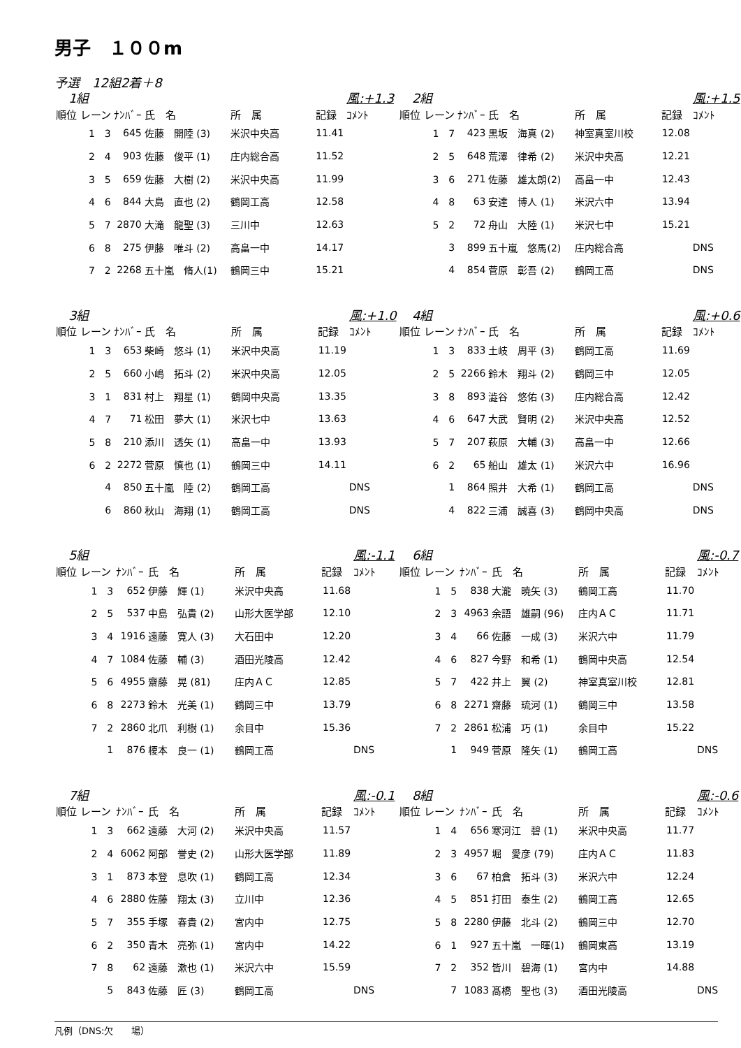男子　１００m
予選　12組2着＋8
| 1組 | | | | | 風:+1.3 | |
| 順位 レーン | ﾅﾝﾊﾞｰ | 氏 名 | 所 属 | 記録 | ｺﾒﾝﾄ | |
| 1 3 | 645 | 佐藤 開陸 (3) | 米沢中央高 | 11.41 | | |
| 2 4 | 903 | 佐藤 俊平 (1) | 庄内総合高 | 11.52 | | |
| 3 5 | 659 | 佐藤 大樹 (2) | 米沢中央高 | 11.99 | | |
| 4 6 | 844 | 大島 直也 (2) | 鶴岡工高 | 12.58 | | |
| 5 7 | 2870 | 大滝 龍聖 (3) | 三川中 | 12.63 | | |
| 6 8 | 275 | 伊藤 唯斗 (2) | 高畠一中 | 14.17 | | |
| 7 2 | 2268 | 五十嵐 脩人(1) | 鶴岡三中 | 15.21 | | |
| 2組 | | | | | 風:+1.5 |
| 順位 レーン | ﾅﾝﾊﾞｰ | 氏 名 | 所 属 | 記録 | ｺﾒﾝﾄ |
| 1 7 | 423 | 黒坂 海真 (2) | 神室真室川校 | 12.08 | |
| 2 5 | 648 | 荒澤 律希 (2) | 米沢中央高 | 12.21 | |
| 3 6 | 271 | 佐藤 雄太朗(2) | 高畠一中 | 12.43 | |
| 4 8 | 63 | 安達 博人 (1) | 米沢六中 | 13.94 | |
| 5 2 | 72 | 舟山 大陸 (1) | 米沢七中 | 15.21 | |
| 3 | 899 | 五十嵐 悠馬(2) | 庄内総合高 | | DNS |
| 4 | 854 | 菅原 彰吾 (2) | 鶴岡工高 | | DNS |
| 3組 | | | | | 風:+1.0 |
| 順位 レーン | ﾅﾝﾊﾞｰ | 氏 名 | 所 属 | 記録 | ｺﾒﾝﾄ |
| 1 3 | 653 | 柴崎 悠斗 (1) | 米沢中央高 | 11.19 | |
| 2 5 | 660 | 小嶋 拓斗 (2) | 米沢中央高 | 12.05 | |
| 3 1 | 831 | 村上 翔星 (1) | 鶴岡中央高 | 13.35 | |
| 4 7 | 71 | 松田 夢大 (1) | 米沢七中 | 13.63 | |
| 5 8 | 210 | 添川 透矢 (1) | 高畠一中 | 13.93 | |
| 6 2 | 2272 | 菅原 慎也 (1) | 鶴岡三中 | 14.11 | |
| 4 | 850 | 五十嵐 陸 (2) | 鶴岡工高 | | DNS |
| 6 | 860 | 秋山 海翔 (1) | 鶴岡工高 | | DNS |
| 4組 | | | | | 風:+0.6 |
| 順位 レーン | ﾅﾝﾊﾞｰ | 氏 名 | 所 属 | 記録 | ｺﾒﾝﾄ |
| 1 3 | 833 | 土岐 周平 (3) | 鶴岡工高 | 11.69 | |
| 2 5 | 2266 | 鈴木 翔斗 (2) | 鶴岡三中 | 12.05 | |
| 3 8 | 893 | 澁谷 悠佑 (3) | 庄内総合高 | 12.42 | |
| 4 6 | 647 | 大武 賢明 (2) | 米沢中央高 | 12.52 | |
| 5 7 | 207 | 萩原 大輔 (3) | 高畠一中 | 12.66 | |
| 6 2 | 65 | 船山 雄太 (1) | 米沢六中 | 16.96 | |
| 1 | 864 | 照井 大希 (1) | 鶴岡工高 | | DNS |
| 4 | 822 | 三浦 誠喜 (3) | 鶴岡中央高 | | DNS |
| 5組 | | | | | 風:-1.1 |
| 順位 レーン | ﾅﾝﾊﾞｰ | 氏 名 | 所 属 | 記録 | ｺﾒﾝﾄ |
| 1 3 | 652 | 伊藤 輝 (1) | 米沢中央高 | 11.68 | |
| 2 5 | 537 | 中島 弘貴 (2) | 山形大医学部 | 12.10 | |
| 3 4 | 1916 | 遠藤 寛人 (3) | 大石田中 | 12.20 | |
| 4 7 | 1084 | 佐藤 輔 (3) | 酒田光陵高 | 12.42 | |
| 5 6 | 4955 | 齋藤 晃 (81) | 庄内ＡＣ | 12.85 | |
| 6 8 | 2273 | 鈴木 光美 (1) | 鶴岡三中 | 13.79 | |
| 7 2 | 2860 | 北爪 利樹 (1) | 余目中 | 15.36 | |
| 1 | 876 | 榎本 良一 (1) | 鶴岡工高 | | DNS |
| 6組 | | | | | 風:-0.7 |
| 順位 レーン | ﾅﾝﾊﾞｰ | 氏 名 | 所 属 | 記録 | ｺﾒﾝﾄ |
| 1 5 | 838 | 大瀧 暁矢 (3) | 鶴岡工高 | 11.70 | |
| 2 3 | 4963 | 余語 雄嗣 (96) | 庄内ＡＣ | 11.71 | |
| 3 4 | 66 | 佐藤 一成 (3) | 米沢六中 | 11.79 | |
| 4 6 | 827 | 今野 和希 (1) | 鶴岡中央高 | 12.54 | |
| 5 7 | 422 | 井上 翼 (2) | 神室真室川校 | 12.81 | |
| 6 8 | 2271 | 齋藤 琉河 (1) | 鶴岡三中 | 13.58 | |
| 7 2 | 2861 | 松浦 巧 (1) | 余目中 | 15.22 | |
| 1 | 949 | 菅原 隆矢 (1) | 鶴岡工高 | | DNS |
| 7組 | | | | | 風:-0.1 |
| 順位 レーン | ﾅﾝﾊﾞｰ | 氏 名 | 所 属 | 記録 | ｺﾒﾝﾄ |
| 1 3 | 662 | 遠藤 大河 (2) | 米沢中央高 | 11.57 | |
| 2 4 | 6062 | 阿部 誉史 (2) | 山形大医学部 | 11.89 | |
| 3 1 | 873 | 本登 息吹 (1) | 鶴岡工高 | 12.34 | |
| 4 6 | 2880 | 佐藤 翔太 (3) | 立川中 | 12.36 | |
| 5 7 | 355 | 手塚 春貴 (2) | 宮内中 | 12.75 | |
| 6 2 | 350 | 青木 亮弥 (1) | 宮内中 | 14.22 | |
| 7 8 | 62 | 遠藤 漱也 (1) | 米沢六中 | 15.59 | |
| 5 | 843 | 佐藤 匠 (3) | 鶴岡工高 | | DNS |
| 8組 | | | | | 風:-0.6 |
| 順位 レーン | ﾅﾝﾊﾞｰ | 氏 名 | 所 属 | 記録 | ｺﾒﾝﾄ |
| 1 4 | 656 | 寒河江 碧 (1) | 米沢中央高 | 11.77 | |
| 2 3 | 4957 | 堀 愛彦 (79) | 庄内ＡＣ | 11.83 | |
| 3 6 | 67 | 柏倉 拓斗 (3) | 米沢六中 | 12.24 | |
| 4 5 | 851 | 打田 泰生 (2) | 鶴岡工高 | 12.65 | |
| 5 8 | 2280 | 伊藤 北斗 (2) | 鶴岡三中 | 12.70 | |
| 6 1 | 927 | 五十嵐 一暉(1) | 鶴岡東高 | 13.19 | |
| 7 2 | 352 | 皆川 碧海 (1) | 宮内中 | 14.88 | |
| 7 | 1083 | 髙橋 聖也 (3) | 酒田光陵高 | | DNS |
凡例（DNS:欠　　場）